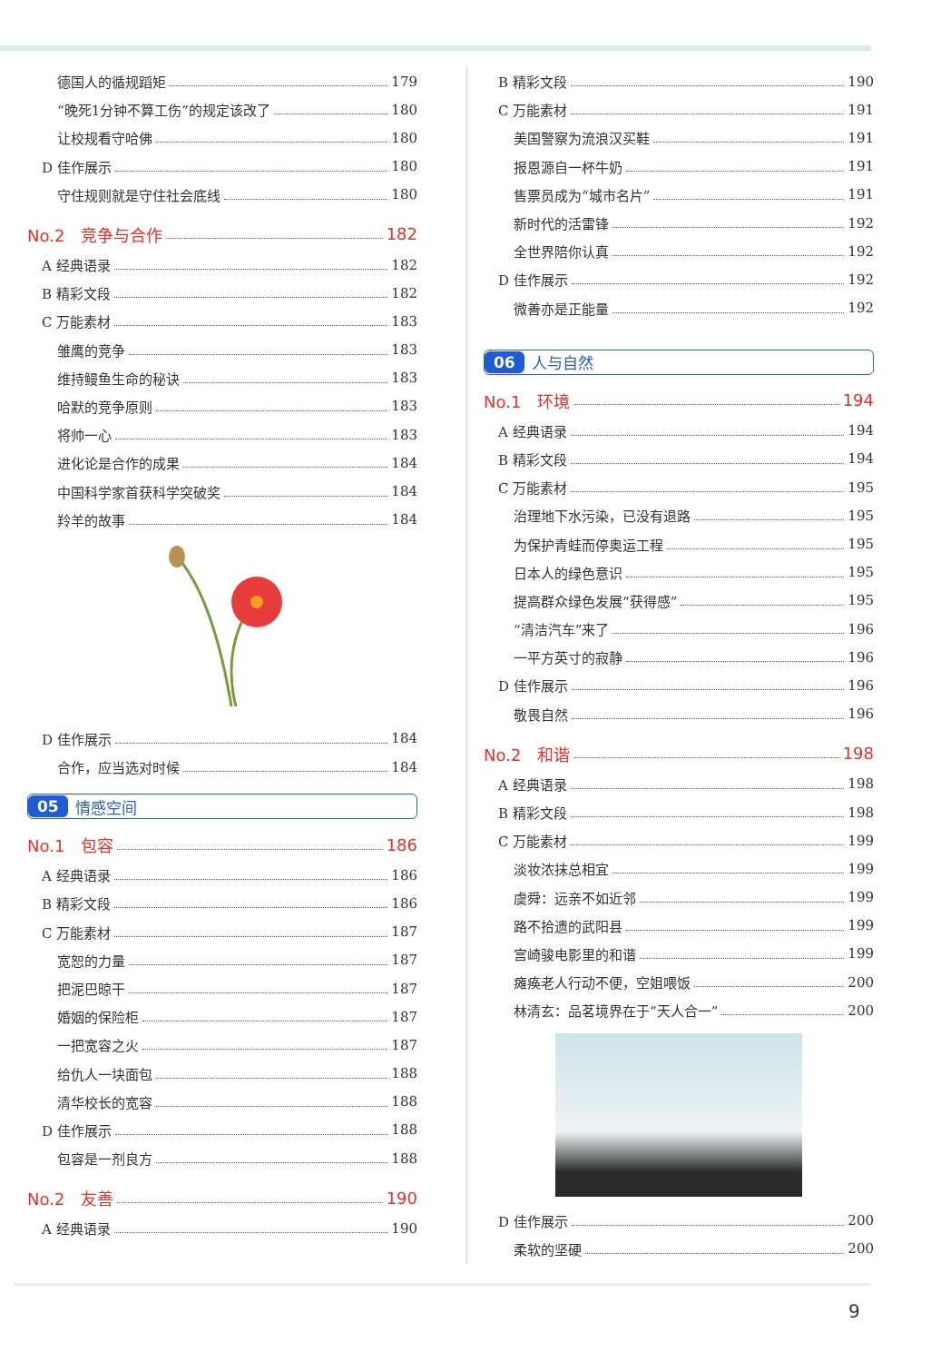德国人的循规蹈矩 179
“晚死1分钟不算工伤”的规定该改了 180
让校规看守哈佛 180
D 佳作展示 180
守住规则就是守住社会底线 180
No.2 竞争与合作 182
A 经典语录 182
B 精彩文段 182
C 万能素材 183
雏鹰的竞争 183
维持鳗鱼生命的秘诀 183
哈默的竞争原则 183
将帅一心 183
进化论是合作的成果 184
中国科学家首获科学突破奖 184
羚羊的故事 184
D 佳作展示 184
合作，应当选对时候 184
05 情感空间
No.1 包容 186
A 经典语录 186
B 精彩文段 186
C 万能素材 187
宽恕的力量 187
把泥巴晾干 187
婚姻的保险柜 187
一把宽容之火 187
给仇人一块面包 188
清华校长的宽容 188
D 佳作展示 188
包容是一剂良方 188
No.2 友善 190
A 经典语录 190
B 精彩文段 190
C 万能素材 191
美国警察为流浪汉买鞋 191
报恩源自一杯牛奶 191
售票员成为“城市名片” 191
新时代的活雷锋 192
全世界陪你认真 192
D 佳作展示 192
微善亦是正能量 192
06 人与自然
No.1 环境 194
A 经典语录 194
B 精彩文段 194
C 万能素材 195
治理地下水污染，已没有退路 195
为保护青蛙而停奥运工程 195
日本人的绿色意识 195
提高群众绿色发展“获得感” 195
“清洁汽车”来了 196
一平方英寸的寂静 196
D 佳作展示 196
敬畏自然 196
No.2 和谐 198
A 经典语录 198
B 精彩文段 198
C 万能素材 199
淡妆浓抹总相宜 199
虞舜：远亲不如近邻 199
路不拾遗的武阳县 199
宫崎骏电影里的和谐 199
瘫痪老人行动不便，空姐喂饭 200
林清玄：品茗境界在于“天人合一” 200
D 佳作展示 200
柔软的坚硬 200
9